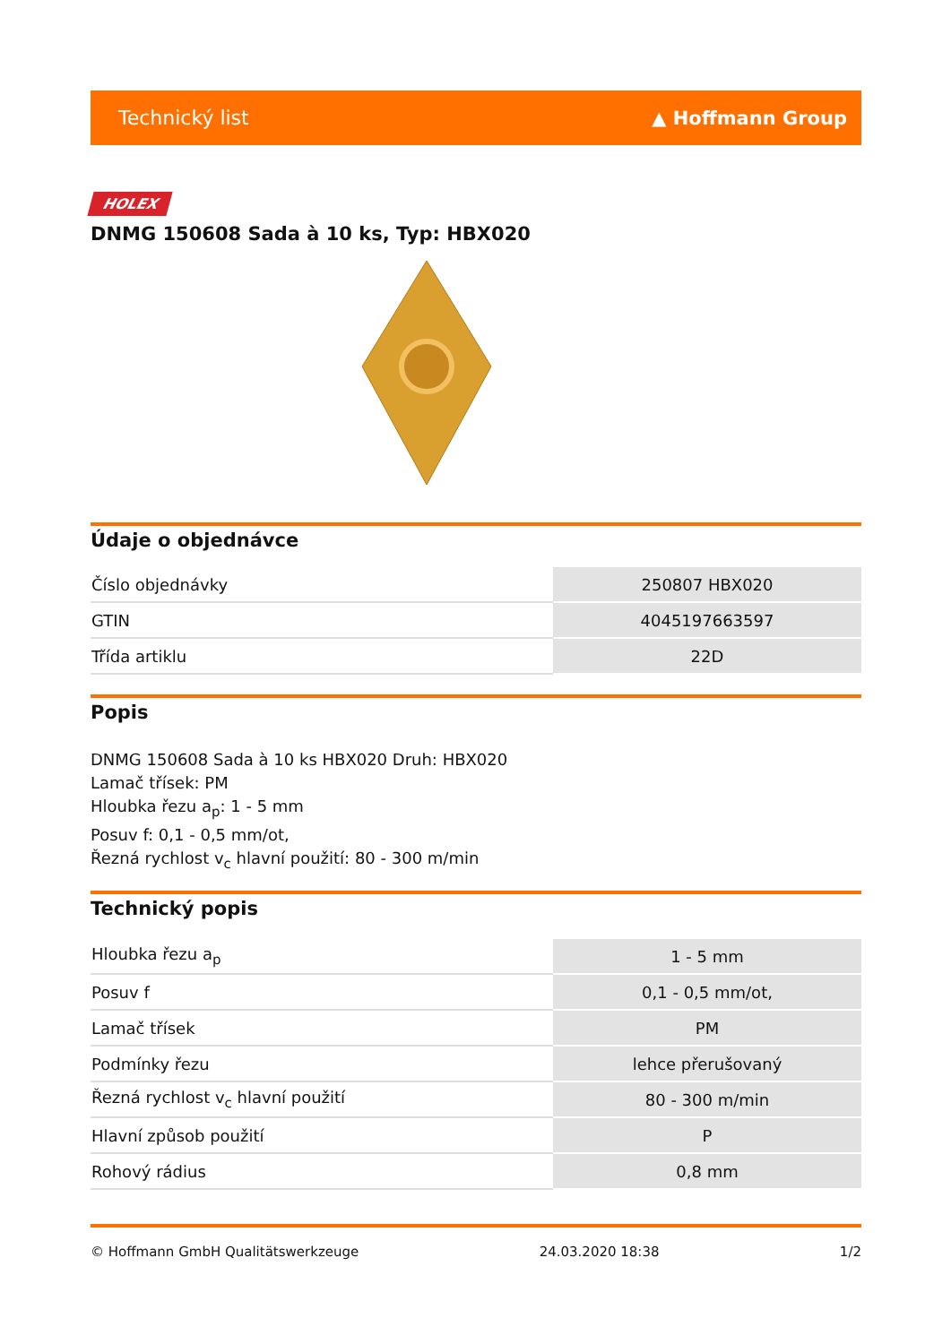Technický list ▲ Hoffmann Group
HOLEX
DNMG 150608 Sada à 10 ks, Typ: HBX020
Údaje o objednávce
| Číslo objednávky | 250807 HBX020 |
| GTIN | 4045197663597 |
| Třída artiklu | 22D |
Popis
DNMG 150608 Sada à 10 ks HBX020 Druh: HBX020
Lamač třísek: PM
Hloubka řezu a<sub>p</sub>: 1 - 5 mm
Posuv f: 0,1 - 0,5 mm/ot,
Řezná rychlost v<sub>c</sub> hlavní použití: 80 - 300 m/min
Technický popis
| Hloubka řezu a<sub>p</sub> | 1 - 5 mm |
| Posuv f | 0,1 - 0,5 mm/ot, |
| Lamač třísek | PM |
| Podmínky řezu | lehce přerušovaný |
| Řezná rychlost v<sub>c</sub> hlavní použití | 80 - 300 m/min |
| Hlavní způsob použití | P |
| Rohový rádius | 0,8 mm |
© Hoffmann GmbH Qualitätswerkzeuge 24.03.2020 18:38 1/2